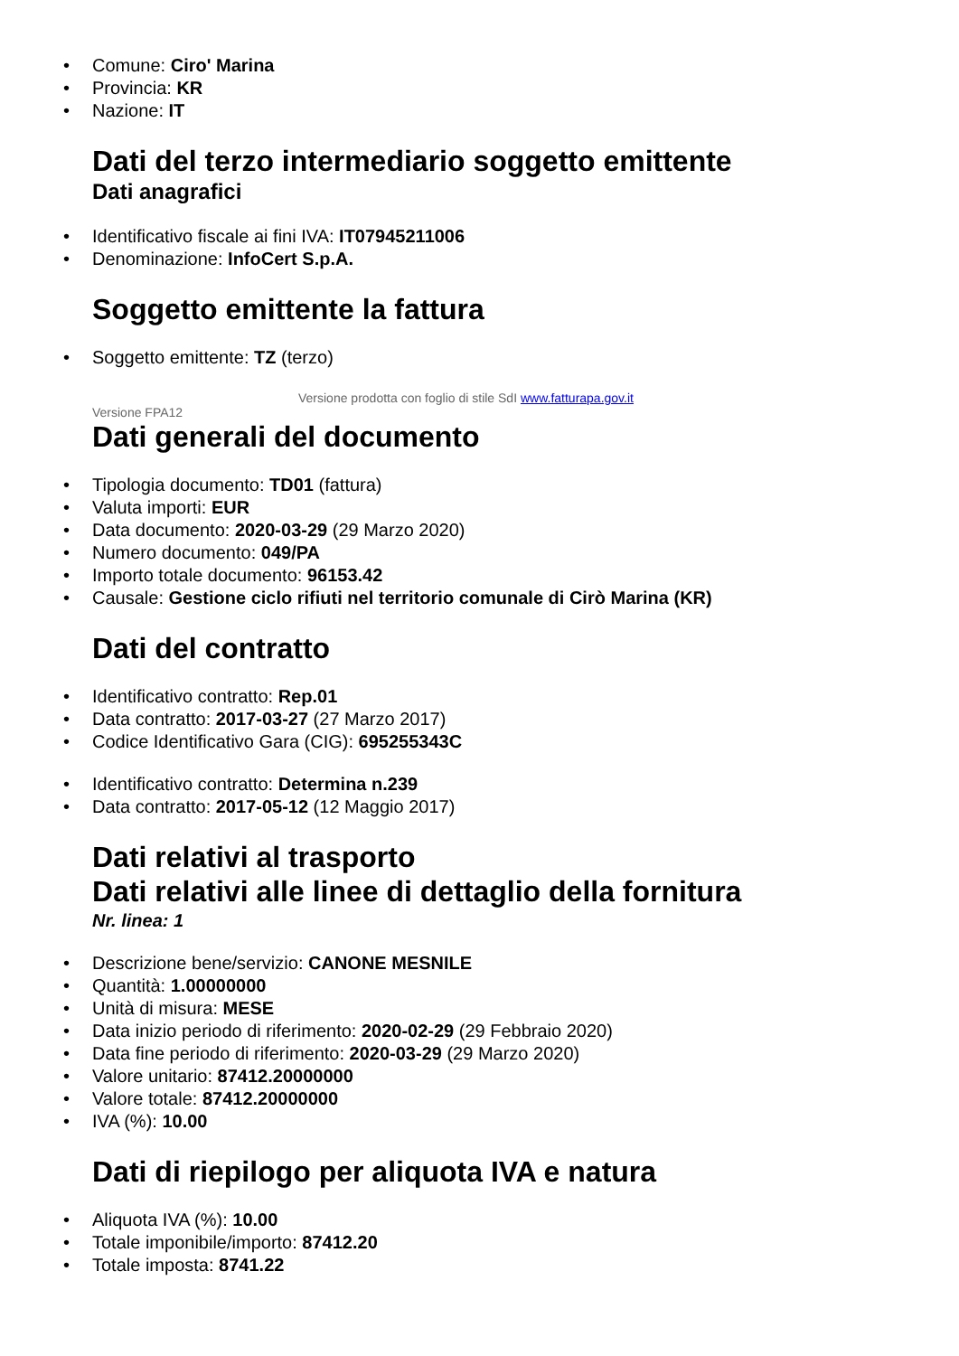• Comune: Ciro' Marina
• Provincia: KR
• Nazione: IT
Dati del terzo intermediario soggetto emittente
Dati anagrafici
• Identificativo fiscale ai fini IVA: IT07945211006
• Denominazione: InfoCert S.p.A.
Soggetto emittente la fattura
• Soggetto emittente: TZ (terzo)
Versione prodotta con foglio di stile SdI www.fatturapa.gov.it
Versione FPA12
Dati generali del documento
• Tipologia documento: TD01 (fattura)
• Valuta importi: EUR
• Data documento: 2020-03-29 (29 Marzo 2020)
• Numero documento: 049/PA
• Importo totale documento: 96153.42
• Causale: Gestione ciclo rifiuti nel territorio comunale di Cirò Marina (KR)
Dati del contratto
• Identificativo contratto: Rep.01
• Data contratto: 2017-03-27 (27 Marzo 2017)
• Codice Identificativo Gara (CIG): 695255343C
• Identificativo contratto: Determina n.239
• Data contratto: 2017-05-12 (12 Maggio 2017)
Dati relativi al trasporto
Dati relativi alle linee di dettaglio della fornitura
Nr. linea: 1
• Descrizione bene/servizio: CANONE MESNILE
• Quantità: 1.00000000
• Unità di misura: MESE
• Data inizio periodo di riferimento: 2020-02-29 (29 Febbraio 2020)
• Data fine periodo di riferimento: 2020-03-29 (29 Marzo 2020)
• Valore unitario: 87412.20000000
• Valore totale: 87412.20000000
• IVA (%): 10.00
Dati di riepilogo per aliquota IVA e natura
• Aliquota IVA (%): 10.00
• Totale imponibile/importo: 87412.20
• Totale imposta: 8741.22